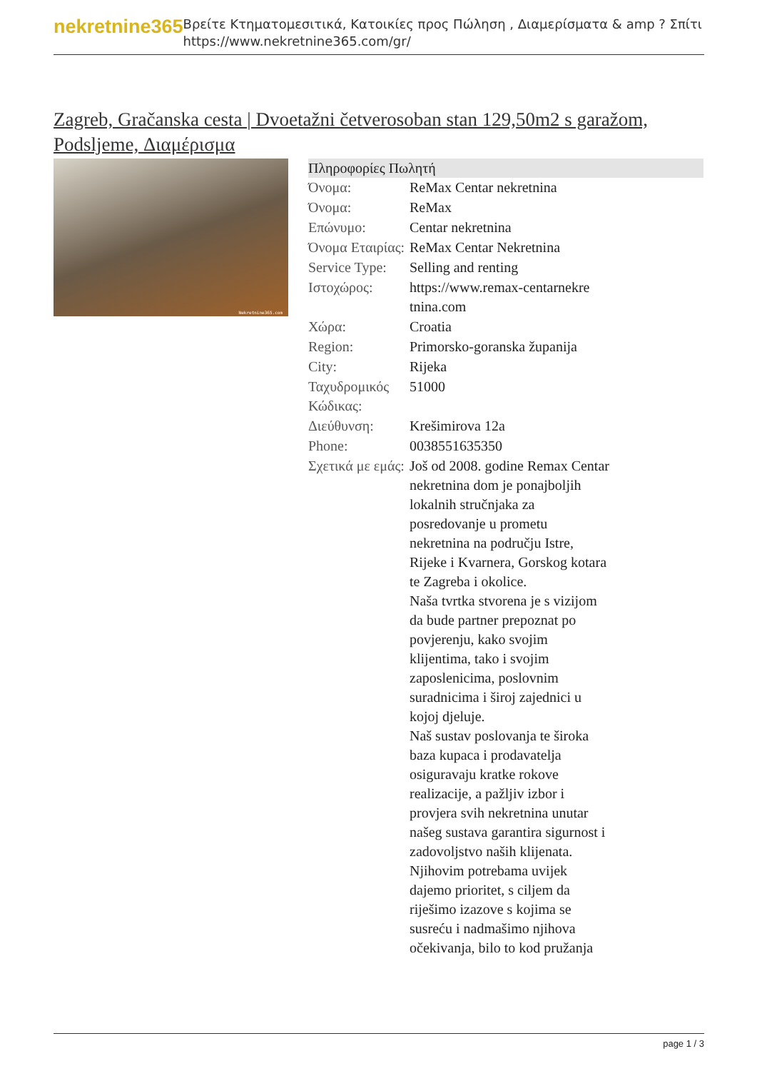nekretnine365
Βρείτε Κτηματομεσιτικά, Κατοικίες προς Πώληση , Διαμερίσματα & amp ? Σπίτι
https://www.nekretnine365.com/gr/
Zagreb, Gračanska cesta | Dvoetažni četverosoban stan 129,50m2 s garažom, Podsljeme, Διαμέρισμα
Nekretnine365.com
| Πληροφορίες Πωλητή | |
| --- | --- |
| Όνομα: | ReMax Centar nekretnina |
| Όνομα: | ReMax |
| Επώνυμο: | Centar nekretnina |
| Όνομα Εταιρίας: | ReMax Centar Nekretnina |
| Service Type: | Selling and renting |
| Ιστοχώρος: | https://www.remax-centarnekre tnina.com |
| Χώρα: | Croatia |
| Region: | Primorsko-goranska županija |
| City: | Rijeka |
| Ταχυδρομικός Κώδικας: | 51000 |
| Διεύθυνση: | Krešimirova 12a |
| Phone: | 0038551635350 |
| Σχετικά με εμάς: | Još od 2008. godine Remax Centar nekretnina dom je ponajboljih lokalnih stručnjaka za posredovanje u prometu nekretnina na području Istre, Rijeke i Kvarnera, Gorskog kotara te Zagreba i okolice. Naša tvrtka stvorena je s vizijom da bude partner prepoznat po povjerenju, kako svojim klijentima, tako i svojim zaposlenicima, poslovnim suradnicima i široj zajednici u kojoj djeluje. Naš sustav poslovanja te široka baza kupaca i prodavatelja osiguravaju kratke rokove realizacije, a pažljiv izbor i provjera svih nekretnina unutar našeg sustava garantira sigurnost i zadovoljstvo naših klijenata. Njihovim potrebama uvijek dajemo prioritet, s ciljem da riješimo izazove s kojima se susreću i nadmašimo njihova očekivanja, bilo to kod pružanja |
page 1 / 3